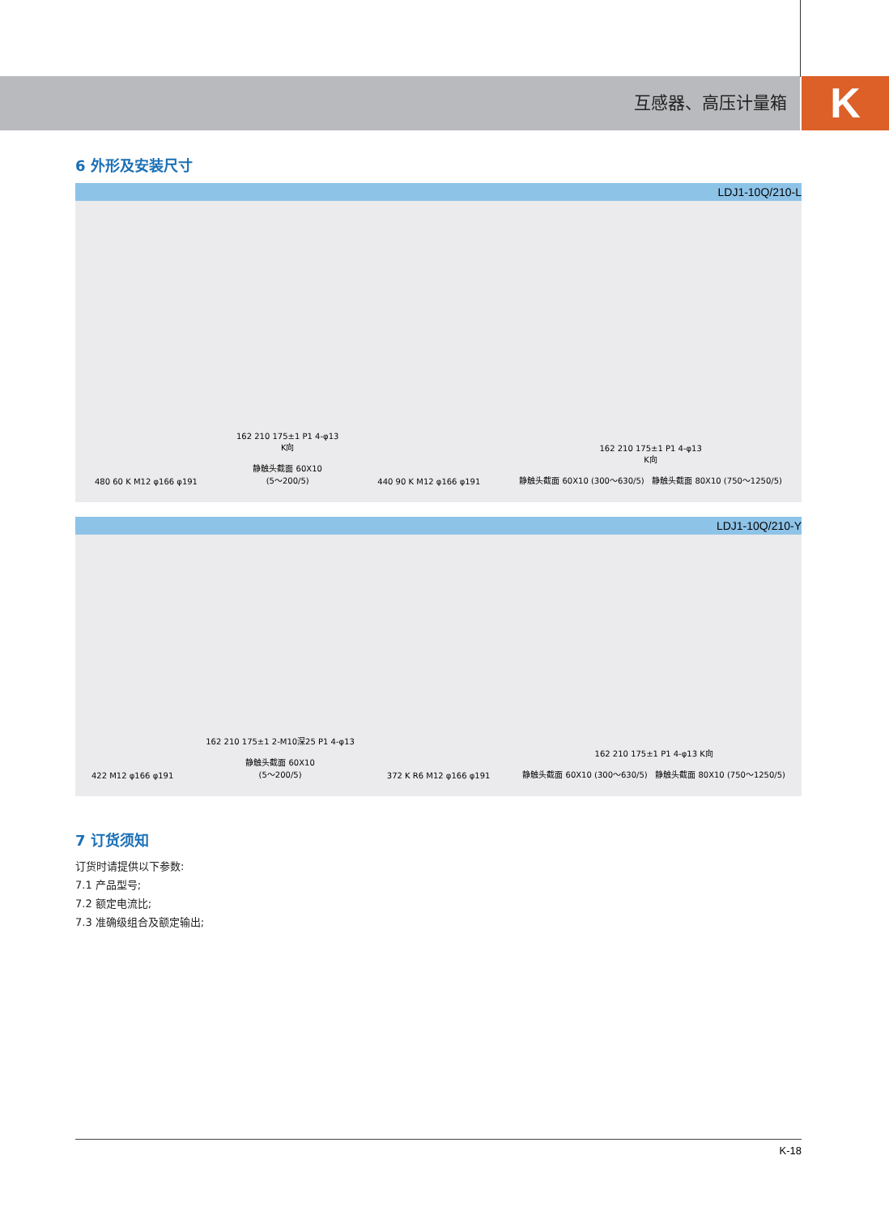互感器、高压计量箱 K
6 外形及安装尺寸
LDJ1-10Q/210-L
480 60 K M12 φ166 φ191
162 210 175±1 P1 4-φ13
K向
静触头截面 60X10
(5～200/5)
440 90 K M12 φ166 φ191
162 210 175±1 P1 4-φ13
K向
静触头截面 60X10 (300～630/5) 静触头截面 80X10 (750～1250/5)
LDJ1-10Q/210-Y
422 M12 φ166 φ191
162 210 175±1 2-M10深25 P1 4-φ13
静触头截面 60X10
(5～200/5)
372 K R6 M12 φ166 φ191
162 210 175±1 P1 4-φ13 K向
静触头截面 60X10 (300～630/5) 静触头截面 80X10 (750～1250/5)
7 订货须知
订货时请提供以下参数:
7.1 产品型号;
7.2 额定电流比;
7.3 准确级组合及额定输出;
K-18